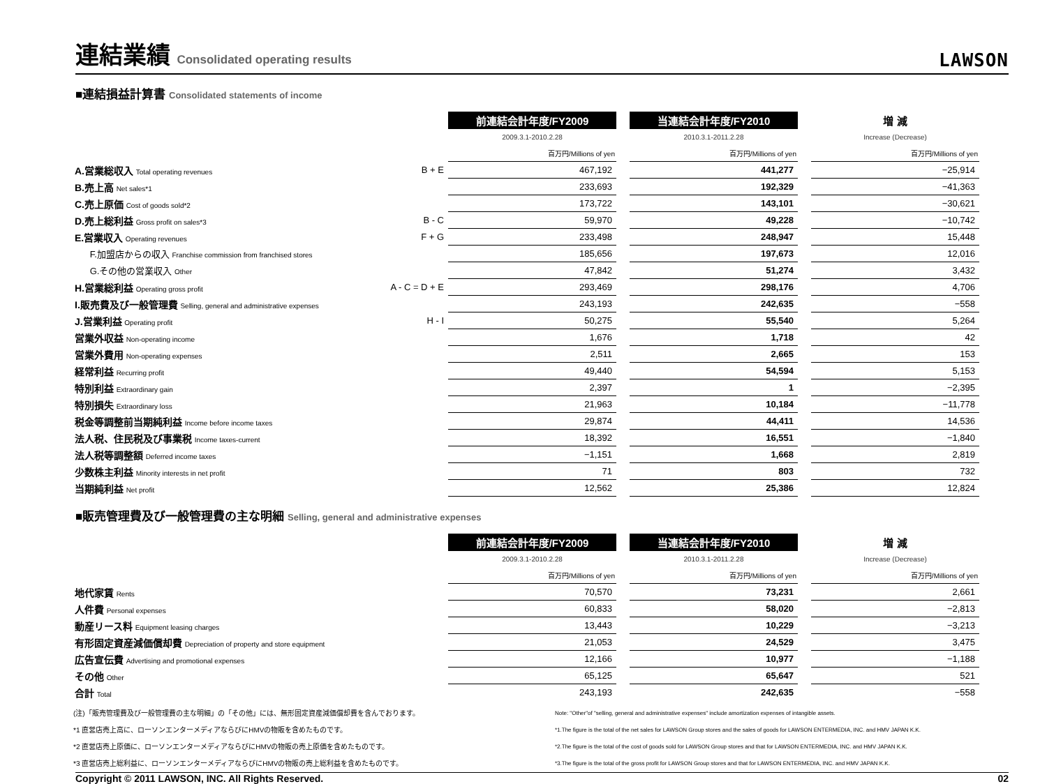連結業績 Consolidated operating results
LAWSON
■連結損益計算書 Consolidated statements of income
| | | 前連結会計年度/FY2009 | | 当連結会計年度/FY2010 | | 増 減 |
| --- | --- | --- | --- | --- | --- | --- |
| | | 2009.3.1-2010.2.28 | | 2010.3.1-2011.2.28 | | Increase (Decrease) |
| | | 百万円/Millions of yen | | 百万円/Millions of yen | | 百万円/Millions of yen |
| A.営業総収入 Total operating revenues | B + E | 467,192 | | 441,277 | | −25,914 |
| B.売上高 Net sales*1 | | 233,693 | | 192,329 | | −41,363 |
| C.売上原価 Cost of goods sold*2 | | 173,722 | | 143,101 | | −30,621 |
| D.売上総利益 Gross profit on sales*3 | B - C | 59,970 | | 49,228 | | −10,742 |
| E.営業収入 Operating revenues | F + G | 233,498 | | 248,947 | | 15,448 |
| F.加盟店からの収入 Franchise commission from franchised stores | | 185,656 | | 197,673 | | 12,016 |
| G.その他の営業収入 Other | | 47,842 | | 51,274 | | 3,432 |
| H.営業総利益 Operating gross profit | A - C = D + E | 293,469 | | 298,176 | | 4,706 |
| I.販売費及び一般管理費 Selling, general and administrative expenses | | 243,193 | | 242,635 | | −558 |
| J.営業利益 Operating profit | H - I | 50,275 | | 55,540 | | 5,264 |
| 営業外収益 Non-operating income | | 1,676 | | 1,718 | | 42 |
| 営業外費用 Non-operating expenses | | 2,511 | | 2,665 | | 153 |
| 経常利益 Recurring profit | | 49,440 | | 54,594 | | 5,153 |
| 特別利益 Extraordinary gain | | 2,397 | | 1 | | −2,395 |
| 特別損失 Extraordinary loss | | 21,963 | | 10,184 | | −11,778 |
| 税金等調整前当期純利益 Income before income taxes | | 29,874 | | 44,411 | | 14,536 |
| 法人税、住民税及び事業税 Income taxes-current | | 18,392 | | 16,551 | | −1,840 |
| 法人税等調整額 Deferred income taxes | | −1,151 | | 1,668 | | 2,819 |
| 少数株主利益 Minority interests in net profit | | 71 | | 803 | | 732 |
| 当期純利益 Net profit | | 12,562 | | 25,386 | | 12,824 |
■販売管理費及び一般管理費の主な明細 Selling, general and administrative expenses
| | | 前連結会計年度/FY2009 | | 当連結会計年度/FY2010 | | 増 減 |
| --- | --- | --- | --- | --- | --- | --- |
| | | 2009.3.1-2010.2.28 | | 2010.3.1-2011.2.28 | | Increase (Decrease) |
| | | 百万円/Millions of yen | | 百万円/Millions of yen | | 百万円/Millions of yen |
| 地代家賃 Rents | | 70,570 | | 73,231 | | 2,661 |
| 人件費 Personal expenses | | 60,833 | | 58,020 | | −2,813 |
| 動産リース料 Equipment leasing charges | | 13,443 | | 10,229 | | −3,213 |
| 有形固定資産減価償却費 Depreciation of property and store equipment | | 21,053 | | 24,529 | | 3,475 |
| 広告宣伝費 Advertising and promotional expenses | | 12,166 | | 10,977 | | −1,188 |
| その他 Other | | 65,125 | | 65,647 | | 521 |
| 合計 Total | | 243,193 | | 242,635 | | −558 |
(注)「販売管理費及び一般管理費の主な明細」の「その他」には、無形固定資産減価償却費を含んでおります。
*1 直営店売上高に、ローソンエンターメディアならびにHMVの物販を含めたものです。
*2 直営店売上原価に、ローソンエンターメディアならびにHMVの物販の売上原価を含めたものです。
*3 直営店売上総利益に、ローソンエンターメディアならびにHMVの物販の売上総利益を含めたものです。
Note: "Other"of "selling, general and administrative expenses" include amortization expenses of intangible assets.
*1.The figure is the total of the net sales for LAWSON Group stores and the sales of goods for LAWSON ENTERMEDIA, INC. and HMV JAPAN K.K.
*2.The figure is the total of the cost of goods sold for LAWSON Group stores and that for LAWSON ENTERMEDIA, INC. and HMV JAPAN K.K.
*3.The figure is the total of the gross profit for LAWSON Group stores and that for LAWSON ENTERMEDIA, INC. and HMV JAPAN K.K.
Copyright © 2011 LAWSON, INC. All Rights Reserved. 02